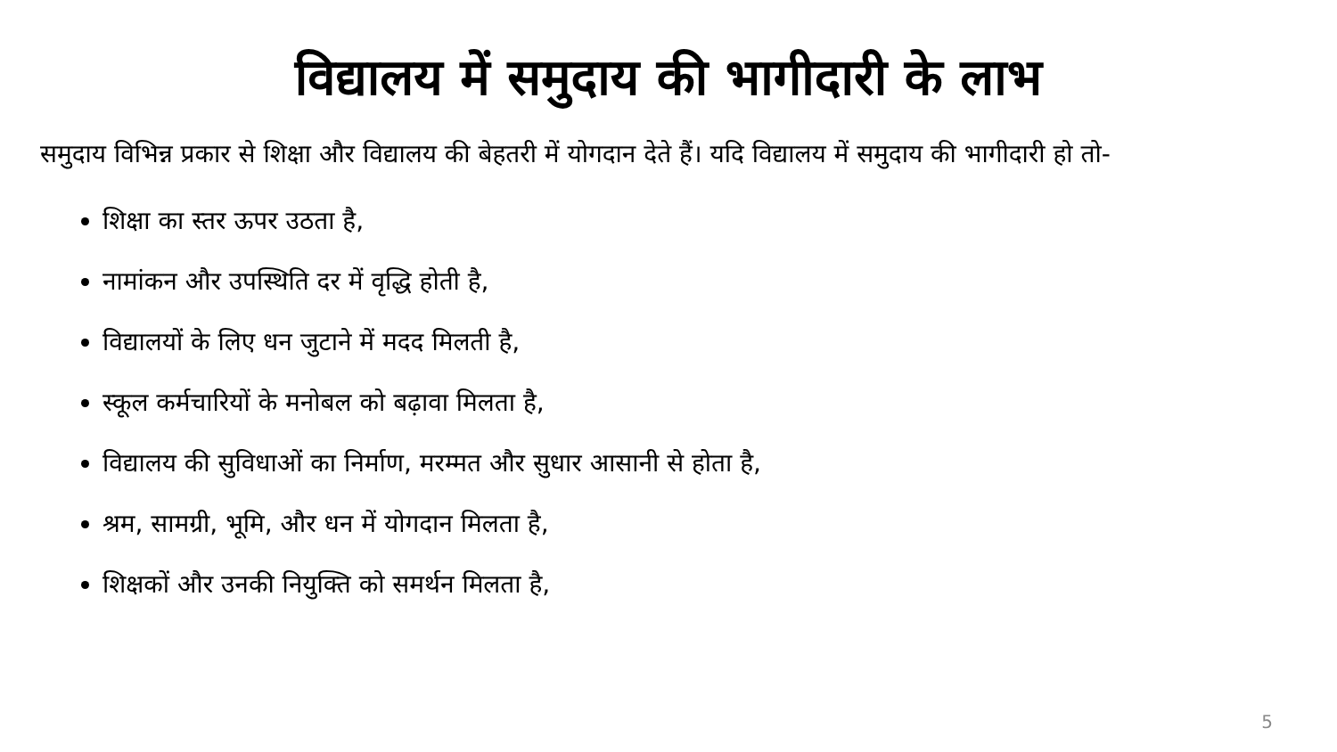विद्यालय में समुदाय की भागीदारी के लाभ
समुदाय विभिन्न प्रकार से शिक्षा और विद्यालय की बेहतरी में योगदान देते हैं। यदि विद्यालय में समुदाय की भागीदारी हो तो-
शिक्षा का स्तर ऊपर उठता है,
नामांकन और उपस्थिति दर में वृद्धि होती है,
विद्यालयों के लिए धन जुटाने में मदद मिलती है,
स्कूल कर्मचारियों के मनोबल को बढ़ावा मिलता है,
विद्यालय की सुविधाओं का निर्माण, मरम्मत और सुधार आसानी से होता है,
श्रम, सामग्री, भूमि, और धन में योगदान मिलता है,
शिक्षकों और उनकी नियुक्ति को समर्थन मिलता है,
5